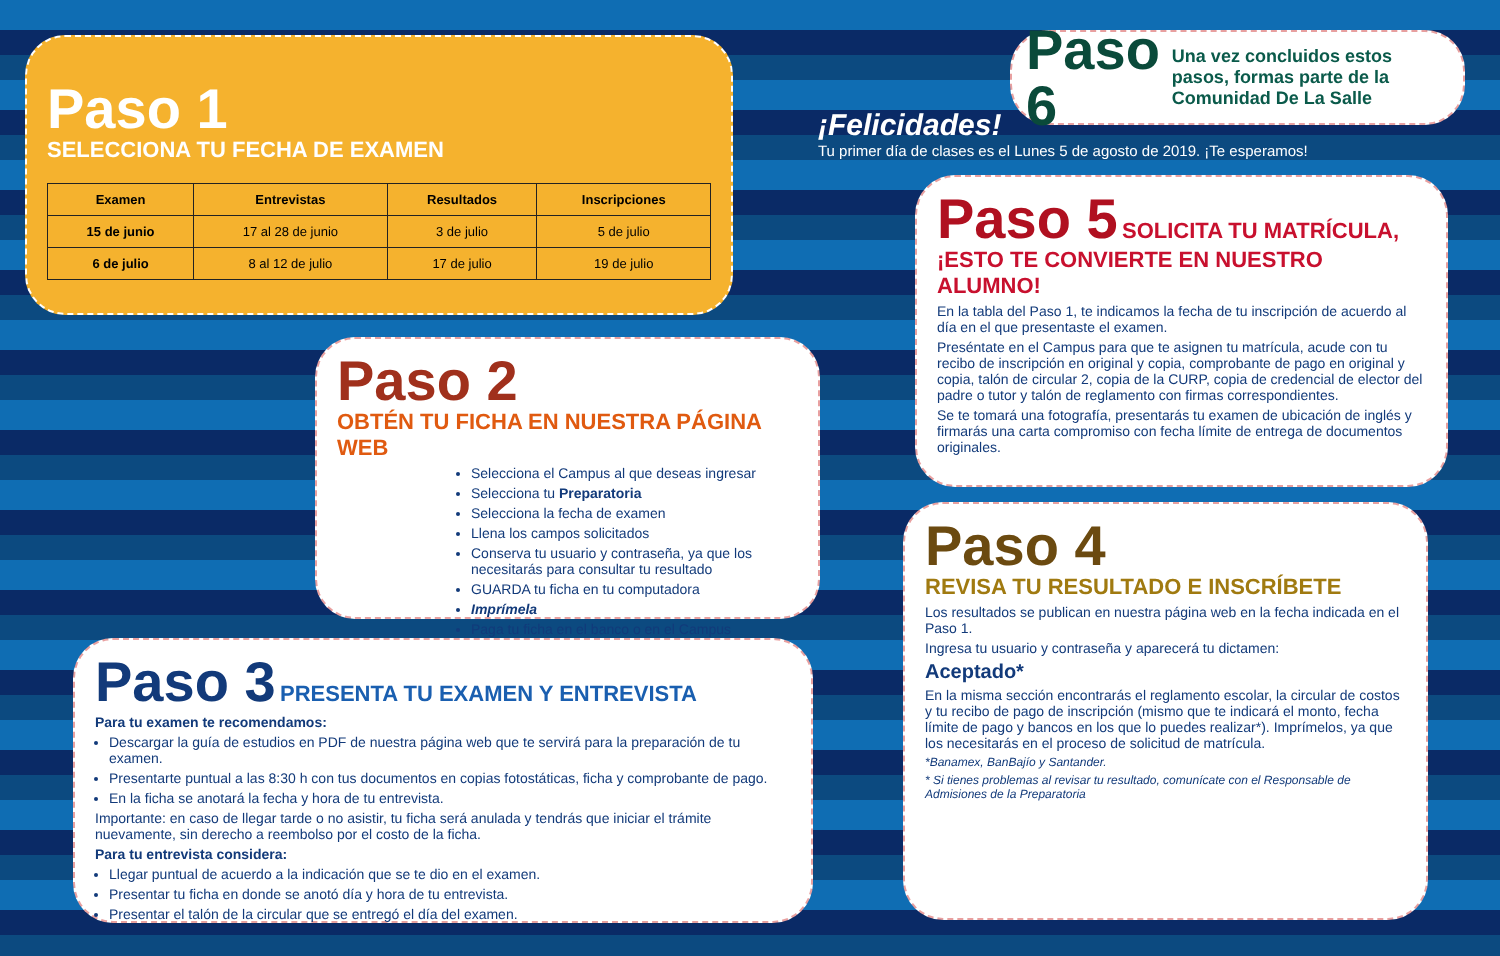Paso 1
SELECCIONA TU FECHA DE EXAMEN
| Examen | Entrevistas | Resultados | Inscripciones |
| --- | --- | --- | --- |
| 15 de junio | 17 al 28 de junio | 3 de julio | 5 de julio |
| 6 de julio | 8 al 12 de julio | 17 de julio | 19 de julio |
Paso 2
OBTÉN TU FICHA EN NUESTRA PÁGINA WEB
Selecciona el Campus al que deseas ingresar
Selecciona tu Preparatoria
Selecciona la fecha de examen
Llena los campos solicitados
Conserva tu usuario y contraseña, ya que los necesitarás para consultar tu resultado
GUARDA tu ficha en tu computadora
Imprímela
Paga tu ficha en el banco o en el Campus
Paso 3 PRESENTA TU EXAMEN Y ENTREVISTA
Para tu examen te recomendamos:
Descargar la guía de estudios en PDF de nuestra página web que te servirá para la preparación de tu examen.
Presentarte puntual a las 8:30 h con tus documentos en copias fotostáticas, ficha y comprobante de pago.
En la ficha se anotará la fecha y hora de tu entrevista.
Importante: en caso de llegar tarde o no asistir, tu ficha será anulada y tendrás que iniciar el trámite nuevamente, sin derecho a reembolso por el costo de la ficha.
Para tu entrevista considera:
Llegar puntual de acuerdo a la indicación que se te dio en el examen.
Presentar tu ficha en donde se anotó día y hora de tu entrevista.
Presentar el talón de la circular que se entregó el día del examen.
Paso 4
REVISA TU RESULTADO E INSCRÍBETE
Los resultados se publican en nuestra página web en la fecha indicada en el Paso 1.
Ingresa tu usuario y contraseña y aparecerá tu dictamen:
Aceptado*
En la misma sección encontrarás el reglamento escolar, la circular de costos y tu recibo de pago de inscripción (mismo que te indicará el monto, fecha límite de pago y bancos en los que lo puedes realizar*). Imprímelos, ya que los necesitarás en el proceso de solicitud de matrícula.
*Banamex, BanBajío y Santander.
* Si tienes problemas al revisar tu resultado, comunícate con el Responsable de Admisiones de la Preparatoria
Paso 5 SOLICITA TU MATRÍCULA, ¡ESTO TE CONVIERTE EN NUESTRO ALUMNO!
En la tabla del Paso 1, te indicamos la fecha de tu inscripción de acuerdo al día en el que presentaste el examen.
Preséntate en el Campus para que te asignen tu matrícula, acude con tu recibo de inscripción en original y copia, comprobante de pago en original y copia, talón de circular 2, copia de la CURP, copia de credencial de elector del padre o tutor y talón de reglamento con firmas correspondientes.
Se te tomará una fotografía, presentarás tu examen de ubicación de inglés y firmarás una carta compromiso con fecha límite de entrega de documentos originales.
Paso 6 Una vez concluidos estos pasos, formas parte de la Comunidad De La Salle
¡Felicidades!
Tu primer día de clases es el Lunes 5 de agosto de 2019. ¡Te esperamos!